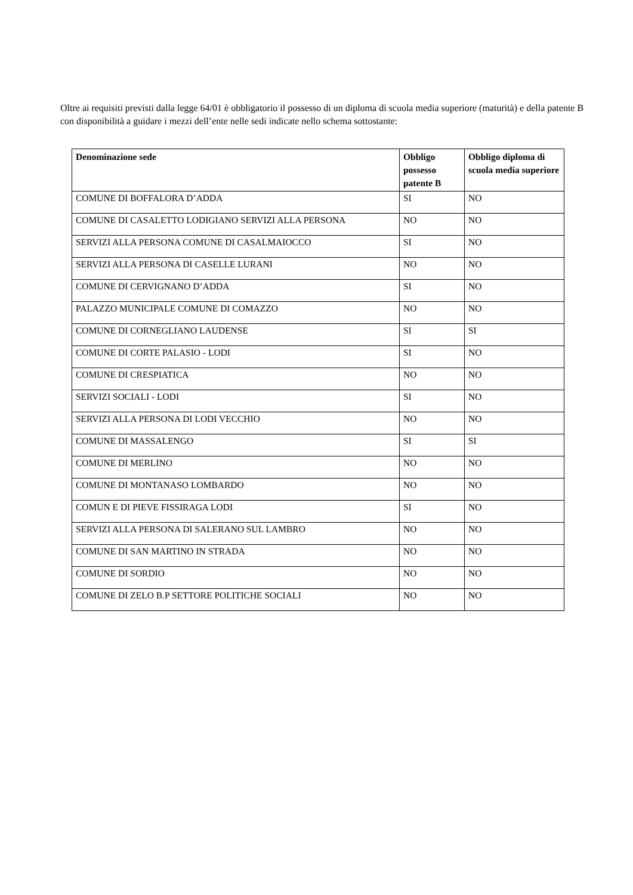Oltre ai requisiti previsti dalla legge 64/01 è obbligatorio il possesso di un diploma di scuola media superiore (maturità) e della patente B con disponibilità a guidare i mezzi dell’ente nelle sedi indicate nello schema sottostante:
| Denominazione sede | Obbligo possesso patente B | Obbligo diploma di scuola media superiore |
| --- | --- | --- |
| COMUNE DI BOFFALORA D’ADDA | SI | NO |
| COMUNE DI CASALETTO LODIGIANO SERVIZI ALLA PERSONA | NO | NO |
| SERVIZI ALLA PERSONA COMUNE DI CASALMAIOCCO | SI | NO |
| SERVIZI ALLA PERSONA DI CASELLE LURANI | NO | NO |
| COMUNE DI CERVIGNANO D’ADDA | SI | NO |
| PALAZZO MUNICIPALE COMUNE DI COMAZZO | NO | NO |
| COMUNE DI CORNEGLIANO LAUDENSE | SI | SI |
| COMUNE DI CORTE PALASIO - LODI | SI | NO |
| COMUNE DI CRESPIATICA | NO | NO |
| SERVIZI SOCIALI - LODI | SI | NO |
| SERVIZI ALLA PERSONA DI LODI VECCHIO | NO | NO |
| COMUNE DI MASSALENGO | SI | SI |
| COMUNE DI MERLINO | NO | NO |
| COMUNE DI MONTANASO LOMBARDO | NO | NO |
| COMUN E DI PIEVE FISSIRAGA LODI | SI | NO |
| SERVIZI ALLA PERSONA DI SALERANO SUL LAMBRO | NO | NO |
| COMUNE DI SAN MARTINO IN STRADA | NO | NO |
| COMUNE DI SORDIO | NO | NO |
| COMUNE DI ZELO B.P SETTORE POLITICHE SOCIALI | NO | NO |